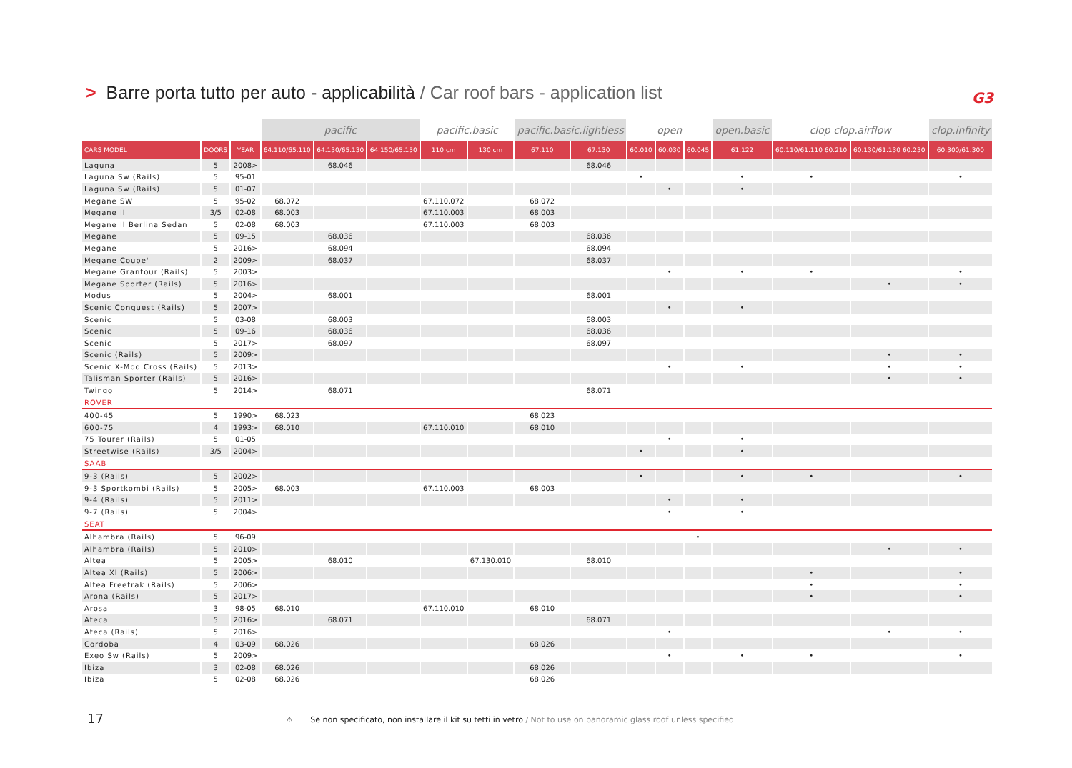> Barre porta tutto per auto - applicabilità / Car roof bars - application list
G3
| | | | pacific | | | pacific.basic | | pacific.basic.lightless | | open | | | open.basic | clop clop.airflow | | clop.infinity |
| --- | --- | --- | --- | --- | --- | --- | --- | --- | --- | --- | --- | --- | --- | --- | --- | --- |
| CARS MODEL | DOORS | YEAR | 64.110/65.110 | 64.130/65.130 | 64.150/65.150 | 110 cm | 130 cm | 67.110 | 67.130 | 60.010 | 60.030 | 60.045 | 61.122 | 60.110/61.110 60.210 | 60.130/61.130 60.230 | 60.300/61.300 |
| Laguna | 5 | 2008> | | 68.046 | | | | | 68.046 | | | | | | | |
| Laguna Sw (Rails) | 5 | 95-01 | | | | | | | | • | | | • | • | | • |
| Laguna Sw (Rails) | 5 | 01-07 | | | | | | | | | • | | • | | | |
| Megane SW | 5 | 95-02 | 68.072 | | | 67.110.072 | | 68.072 | | | | | | | | |
| Megane II | 3/5 | 02-08 | 68.003 | | | 67.110.003 | | 68.003 | | | | | | | | |
| Megane II Berlina Sedan | 5 | 02-08 | 68.003 | | | 67.110.003 | | 68.003 | | | | | | | | |
| Megane | 5 | 09-15 | | 68.036 | | | | | 68.036 | | | | | | | |
| Megane | 5 | 2016> | | 68.094 | | | | | 68.094 | | | | | | | |
| Megane Coupe' | 2 | 2009> | | 68.037 | | | | | 68.037 | | | | | | | |
| Megane Grantour (Rails) | 5 | 2003> | | | | | | | | | • | | • | • | | • |
| Megane Sporter (Rails) | 5 | 2016> | | | | | | | | | | | | | • | • |
| Modus | 5 | 2004> | | 68.001 | | | | | 68.001 | | | | | | | |
| Scenic Conquest (Rails) | 5 | 2007> | | | | | | | | | • | | • | | | |
| Scenic | 5 | 03-08 | | 68.003 | | | | | 68.003 | | | | | | | |
| Scenic | 5 | 09-16 | | 68.036 | | | | | 68.036 | | | | | | | |
| Scenic | 5 | 2017> | | 68.097 | | | | | 68.097 | | | | | | | |
| Scenic (Rails) | 5 | 2009> | | | | | | | | | | | | | • | • |
| Scenic X-Mod Cross (Rails) | 5 | 2013> | | | | | | | | | • | | • | | • | • |
| Talisman Sporter (Rails) | 5 | 2016> | | | | | | | | | | | | | • | • |
| Twingo | 5 | 2014> | | 68.071 | | | | | 68.071 | | | | | | | |
| ROVER | | | | | | | | | | | | | | | | |
| 400-45 | 5 | 1990> | 68.023 | | | | | 68.023 | | | | | | | | |
| 600-75 | 4 | 1993> | 68.010 | | | 67.110.010 | | 68.010 | | | | | | | | |
| 75 Tourer (Rails) | 5 | 01-05 | | | | | | | | | • | | • | | | |
| Streetwise (Rails) | 3/5 | 2004> | | | | | | | | • | | | • | | | |
| SAAB | | | | | | | | | | | | | | | | |
| 9-3 (Rails) | 5 | 2002> | | | | | | | | • | | | • | • | | • |
| 9-3 Sportkombi (Rails) | 5 | 2005> | 68.003 | | | 67.110.003 | | 68.003 | | | | | | | | |
| 9-4 (Rails) | 5 | 2011> | | | | | | | | | • | | • | | | |
| 9-7 (Rails) | 5 | 2004> | | | | | | | | | • | | • | | | |
| SEAT | | | | | | | | | | | | | | | | |
| Alhambra (Rails) | 5 | 96-09 | | | | | | | | | | • | | | | |
| Alhambra (Rails) | 5 | 2010> | | | | | | | | | | | | | • | • |
| Altea | 5 | 2005> | | 68.010 | | | 67.130.010 | | 68.010 | | | | | | | |
| Altea Xl (Rails) | 5 | 2006> | | | | | | | | | | | | • | | • |
| Altea Freetrak (Rails) | 5 | 2006> | | | | | | | | | | | | • | | • |
| Arona (Rails) | 5 | 2017> | | | | | | | | | | | | • | | • |
| Arosa | 3 | 98-05 | 68.010 | | | 67.110.010 | | 68.010 | | | | | | | | |
| Ateca | 5 | 2016> | | 68.071 | | | | | 68.071 | | | | | | | |
| Ateca (Rails) | 5 | 2016> | | | | | | | | | • | | | | • | • |
| Cordoba | 4 | 03-09 | 68.026 | | | | | 68.026 | | | | | | | | |
| Exeo Sw (Rails) | 5 | 2009> | | | | | | | | | • | | • | • | | • |
| Ibiza | 3 | 02-08 | 68.026 | | | | | 68.026 | | | | | | | | |
| Ibiza | 5 | 02-08 | 68.026 | | | | | 68.026 | | | | | | | | |
17
⚠ Se non specificato, non installare il kit su tetti in vetro / Not to use on panoramic glass roof unless specified